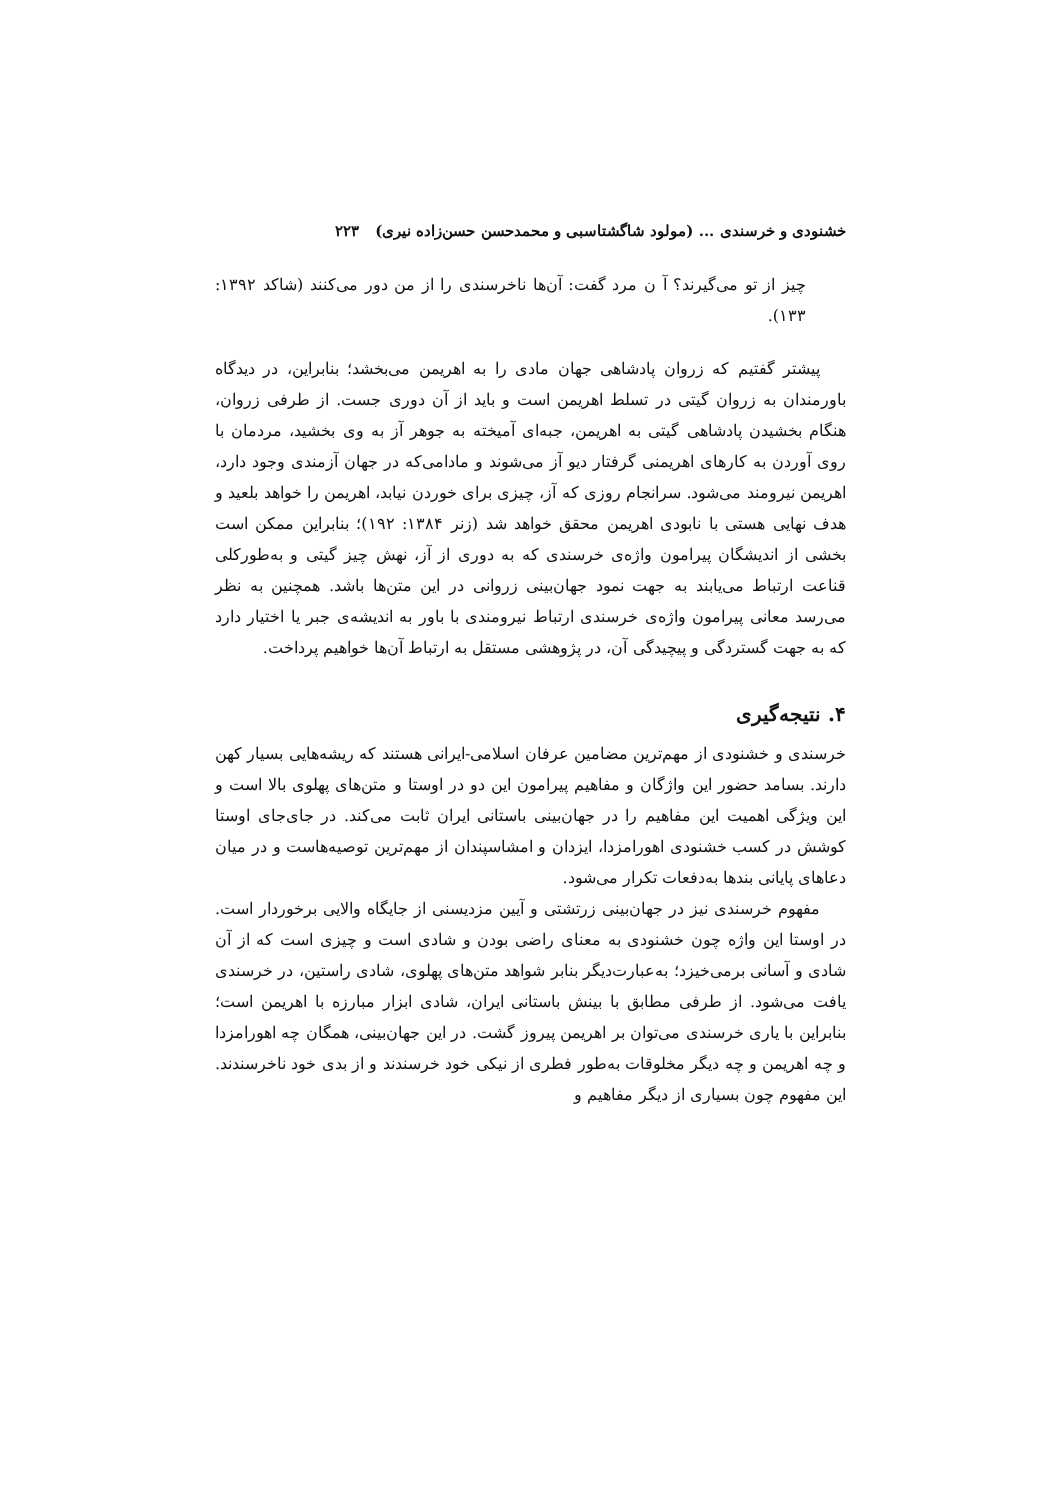خشنودی و خرسندی ... (مولود شاگشتاسبی و محمدحسن حسن‌زاده نیری) ۲۲۳
چیز از تو می‌گیرند؟ آ ن مرد گفت: آن‌ها ناخرسندی را از من دور می‌کنند (شاکد ۱۳۹۲: ۱۳۳).
پیشتر گفتیم که زروان پادشاهی جهان مادی را به اهریمن می‌بخشد؛ بنابراین، در دیدگاه باورمندان به زروان گیتی در تسلط اهریمن است و باید از آن دوری جست. از طرفی زروان، هنگام بخشیدن پادشاهی گیتی به اهریمن، جبه‌ای آمیخته به جوهر آز به وی بخشید، مردمان با روی آوردن به کارهای اهریمنی گرفتار دیو آز می‌شوند و مادامی‌که در جهان آزمندی وجود دارد، اهریمن نیرومند می‌شود. سرانجام روزی که آز، چیزی برای خوردن نیابد، اهریمن را خواهد بلعید و هدف نهایی هستی با نابودی اهریمن محقق خواهد شد (زنر ۱۳۸۴: ۱۹۲)؛ بنابراین ممکن است بخشی از اندیشگان پیرامون واژه‌ی خرسندی که به دوری از آز، نهش چیز گیتی و به‌طورکلی قناعت ارتباط می‌یابند به جهت نمود جهان‌بینی زروانی در این متن‌ها باشد. همچنین به نظر می‌رسد معانی پیرامون واژه‌ی خرسندی ارتباط نیرومندی با باور به اندیشه‌ی جبر یا اختیار دارد که به جهت گستردگی و پیچیدگی آن، در پژوهشی مستقل به ارتباط آن‌ها خواهیم پرداخت.
۴. نتیجه‌گیری
خرسندی و خشنودی از مهم‌ترین مضامین عرفان اسلامی-ایرانی هستند که ریشه‌هایی بسیار کهن دارند. بسامد حضور این واژگان و مفاهیم پیرامون این دو در اوستا و متن‌های پهلوی بالا است و این ویژگی اهمیت این مفاهیم را در جهان‌بینی باستانی ایران ثابت می‌کند. در جای‌جای اوستا کوشش در کسب خشنودی اهورامزدا، ایزدان و امشاسپندان از مهم‌ترین توصیه‌هاست و در میان دعاهای پایانی بندها به‌دفعات تکرار می‌شود.
مفهوم خرسندی نیز در جهان‌بینی زرتشتی و آیین مزدیسنی از جایگاه والایی برخوردار است. در اوستا این واژه چون خشنودی به معنای راضی بودن و شادی است و چیزی است که از آن شادی و آسانی برمی‌خیزد؛ به‌عبارت‌دیگر بنابر شواهد متن‌های پهلوی، شادی راستین، در خرسندی یافت می‌شود. از طرفی مطابق با بینش باستانی ایران، شادی ابزار مبارزه با اهریمن است؛ بنابراین با یاری خرسندی می‌توان بر اهریمن پیروز گشت. در این جهان‌بینی، همگان چه اهورامزدا و چه اهریمن و چه دیگر مخلوقات به‌طور فطری از نیکی خود خرسندند و از بدی خود ناخرسندند. این مفهوم چون بسیاری از دیگر مفاهیم و